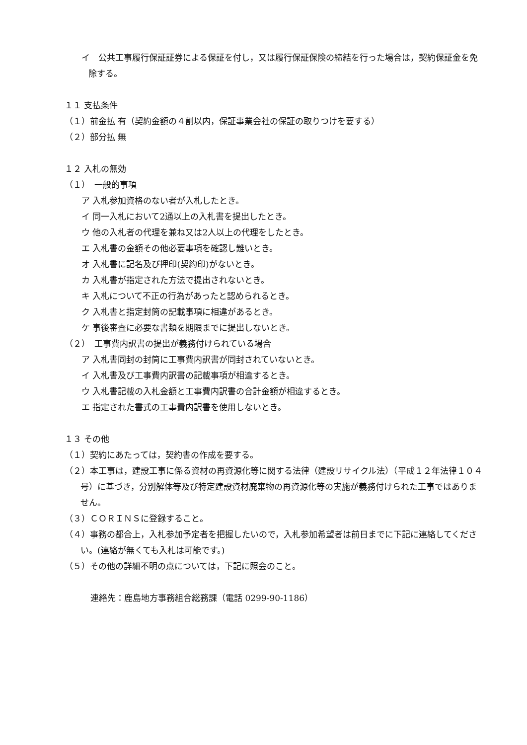イ　公共工事履行保証証券による保証を付し，又は履行保証保険の締結を行った場合は，契約保証金を免除する。
１１ 支払条件
（１）前金払 有（契約金額の４割以内，保証事業会社の保証の取りつけを要する）
（２）部分払 無
１２ 入札の無効
（１）　一般的事項
ア 入札参加資格のない者が入札したとき。
イ 同一入札において2通以上の入札書を提出したとき。
ウ 他の入札者の代理を兼ね又は2人以上の代理をしたとき。
エ 入札書の金額その他必要事項を確認し難いとき。
オ 入札書に記名及び押印(契約印)がないとき。
カ 入札書が指定された方法で提出されないとき。
キ 入札について不正の行為があったと認められるとき。
ク 入札書と指定封筒の記載事項に相違があるとき。
ケ 事後審査に必要な書類を期限までに提出しないとき。
（２）　工事費内訳書の提出が義務付けられている場合
ア 入札書同封の封筒に工事費内訳書が同封されていないとき。
イ 入札書及び工事費内訳書の記載事項が相違するとき。
ウ 入札書記載の入札金額と工事費内訳書の合計金額が相違するとき。
エ 指定された書式の工事費内訳書を使用しないとき。
１３ その他
（１）契約にあたっては，契約書の作成を要する。
（２）本工事は，建設工事に係る資材の再資源化等に関する法律（建設リサイクル法）（平成１２年法律１０４号）に基づき，分別解体等及び特定建設資材廃棄物の再資源化等の実施が義務付けられた工事ではありません。
（３）ＣＯＲＩＮＳに登録すること。
（４）事務の都合上，入札参加予定者を把握したいので，入札参加希望者は前日までに下記に連絡してください。(連絡が無くても入札は可能です。)
（５）その他の詳細不明の点については，下記に照会のこと。
連絡先：鹿島地方事務組合総務課（電話 0299-90-1186）